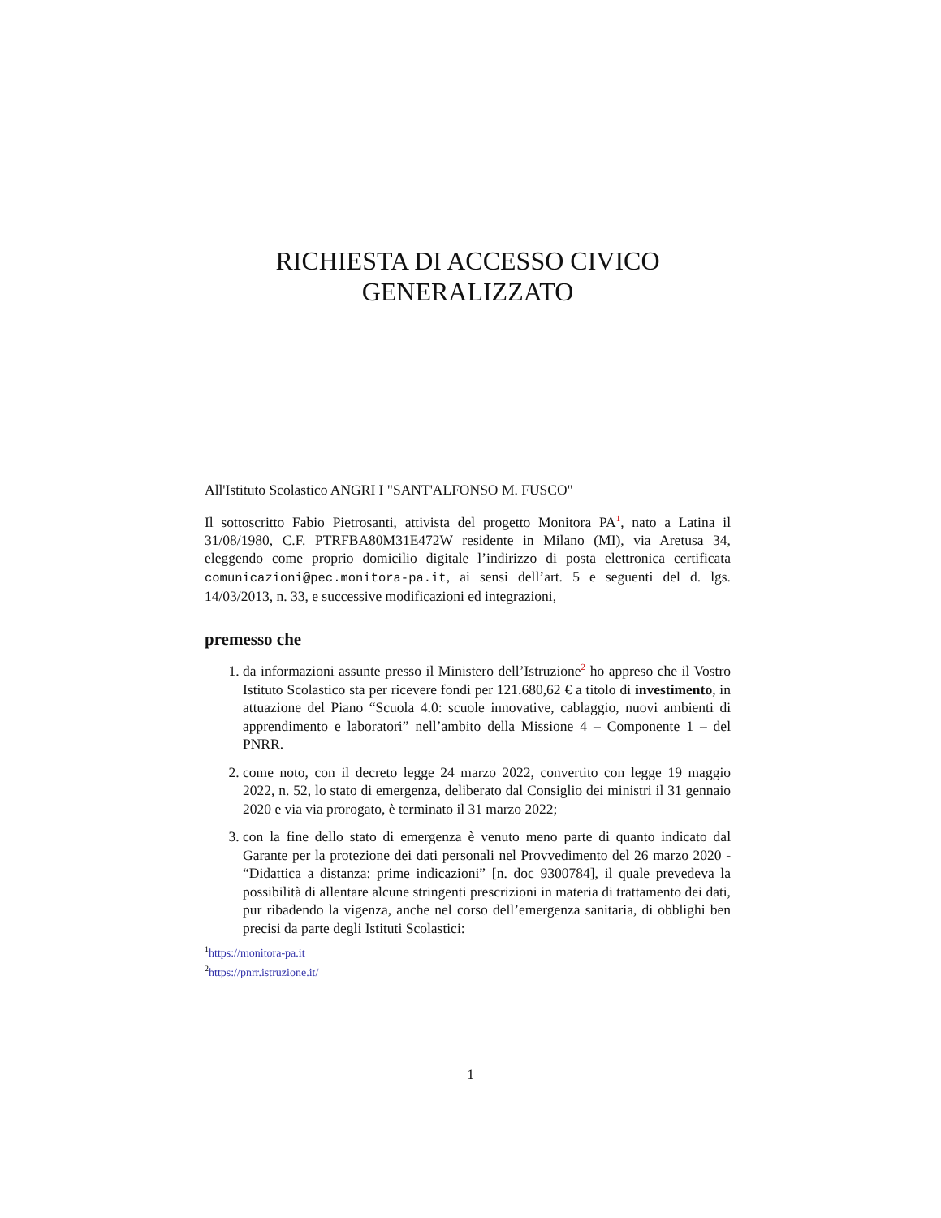RICHIESTA DI ACCESSO CIVICO
GENERALIZZATO
All'Istituto Scolastico ANGRI I "SANT'ALFONSO M. FUSCO"
Il sottoscritto Fabio Pietrosanti, attivista del progetto Monitora PA<sup>1</sup>, nato a Latina il 31/08/1980, C.F. PTRFBA80M31E472W residente in Milano (MI), via Aretusa 34, eleggendo come proprio domicilio digitale l’indirizzo di posta elettronica certificata comunicazioni@pec.monitora-pa.it, ai sensi dell’art. 5 e seguenti del d. lgs. 14/03/2013, n. 33, e successive modificazioni ed integrazioni,
premesso che
1. da informazioni assunte presso il Ministero dell’Istruzione<sup>2</sup> ho appreso che il Vostro Istituto Scolastico sta per ricevere fondi per 121.680,62 € a titolo di investimento, in attuazione del Piano “Scuola 4.0: scuole innovative, cablaggio, nuovi ambienti di apprendimento e laboratori” nell’ambito della Missione 4 – Componente 1 – del PNRR.
2. come noto, con il decreto legge 24 marzo 2022, convertito con legge 19 maggio 2022, n. 52, lo stato di emergenza, deliberato dal Consiglio dei ministri il 31 gennaio 2020 e via via prorogato, è terminato il 31 marzo 2022;
3. con la fine dello stato di emergenza è venuto meno parte di quanto indicato dal Garante per la protezione dei dati personali nel Provvedimento del 26 marzo 2020 - “Didattica a distanza: prime indicazioni” [n. doc 9300784], il quale prevedeva la possibilità di allentare alcune stringenti prescrizioni in materia di trattamento dei dati, pur ribadendo la vigenza, anche nel corso dell’emergenza sanitaria, di obblighi ben precisi da parte degli Istituti Scolastici:
<sup>1</sup> https://monitora-pa.it
<sup>2</sup> https://pnrr.istruzione.it/
1